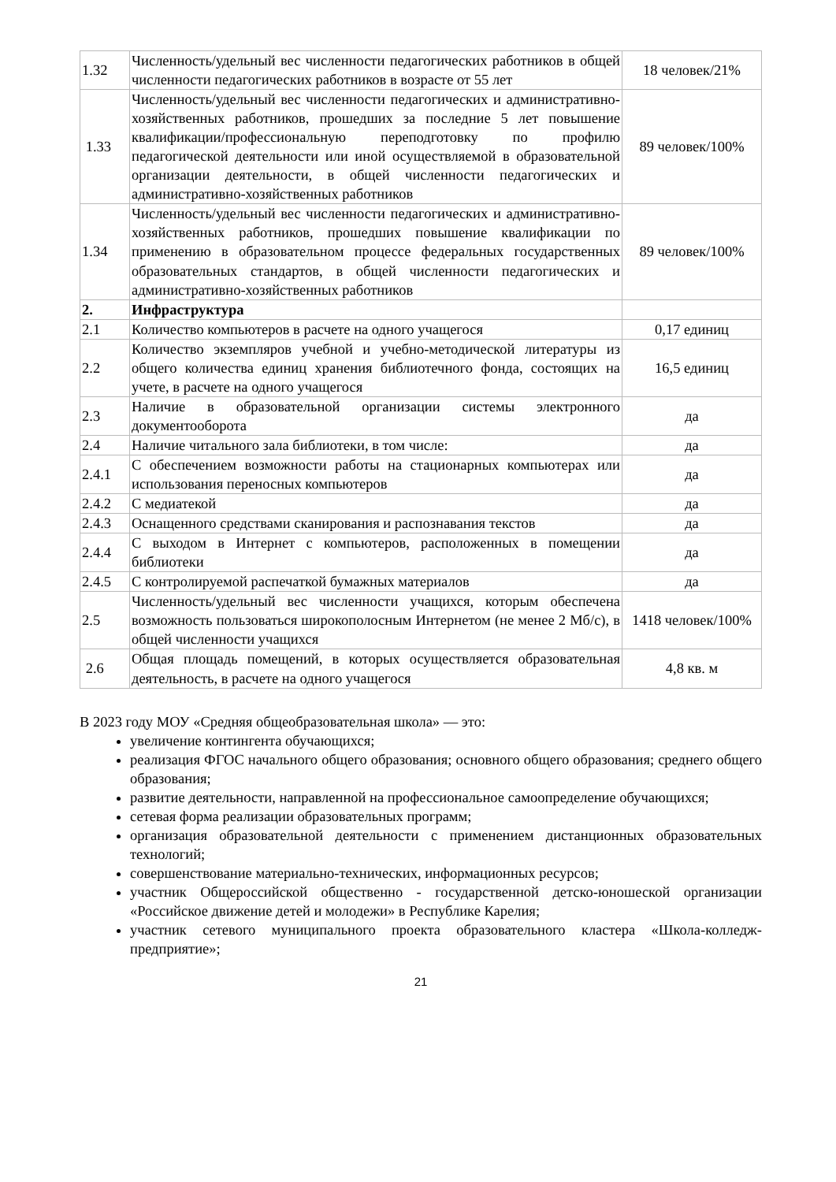| 1.32 | Численность/удельный вес численности педагогических работников в общей численности педагогических работников в возрасте от 55 лет | 18 человек/21% |
| 1.33 | Численность/удельный вес численности педагогических и административно-хозяйственных работников, прошедших за последние 5 лет повышение квалификации/профессиональную переподготовку по профилю педагогической деятельности или иной осуществляемой в образовательной организации деятельности, в общей численности педагогических и административно-хозяйственных работников | 89 человек/100% |
| 1.34 | Численность/удельный вес численности педагогических и административно-хозяйственных работников, прошедших повышение квалификации по применению в образовательном процессе федеральных государственных образовательных стандартов, в общей численности педагогических и административно-хозяйственных работников | 89 человек/100% |
| 2. | Инфраструктура | |
| 2.1 | Количество компьютеров в расчете на одного учащегося | 0,17 единиц |
| 2.2 | Количество экземпляров учебной и учебно-методической литературы из общего количества единиц хранения библиотечного фонда, состоящих на учете, в расчете на одного учащегося | 16,5 единиц |
| 2.3 | Наличие в образовательной организации системы электронного документооборота | да |
| 2.4 | Наличие читального зала библиотеки, в том числе: | да |
| 2.4.1 | С обеспечением возможности работы на стационарных компьютерах или использования переносных компьютеров | да |
| 2.4.2 | С медиатекой | да |
| 2.4.3 | Оснащенного средствами сканирования и распознавания текстов | да |
| 2.4.4 | С выходом в Интернет с компьютеров, расположенных в помещении библиотеки | да |
| 2.4.5 | С контролируемой распечаткой бумажных материалов | да |
| 2.5 | Численность/удельный вес численности учащихся, которым обеспечена возможность пользоваться широкополосным Интернетом (не менее 2 Мб/с), в общей численности учащихся | 1418 человек/100% |
| 2.6 | Общая площадь помещений, в которых осуществляется образовательная деятельность, в расчете на одного учащегося | 4,8 кв. м |
В 2023 году МОУ «Средняя общеобразовательная школа» — это:
увеличение контингента обучающихся;
реализация ФГОС начального общего образования; основного общего образования; среднего общего образования;
развитие деятельности, направленной на профессиональное самоопределение обучающихся;
сетевая форма реализации образовательных программ;
организация образовательной деятельности с применением дистанционных образовательных технологий;
совершенствование материально-технических, информационных ресурсов;
участник Общероссийской общественно - государственной детско-юношеской организации «Российское движение детей и молодежи» в Республике Карелия;
участник сетевого муниципального проекта образовательного кластера «Школа-колледж- предприятие»;
21